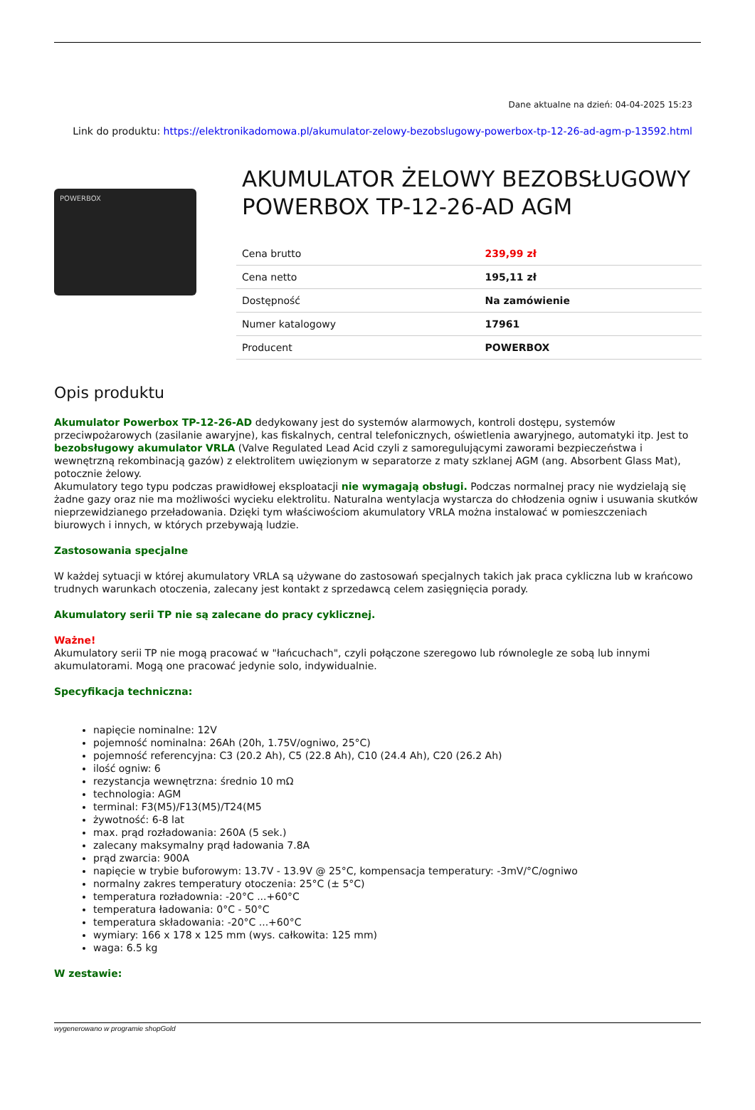Dane aktualne na dzień: 04-04-2025 15:23
Link do produktu: https://elektronikadomowa.pl/akumulator-zelowy-bezobslugowy-powerbox-tp-12-26-ad-agm-p-13592.html
POWERBOX
AKUMULATOR ŻELOWY BEZOBSŁUGOWY POWERBOX TP-12-26-AD AGM
| Cena brutto | 239,99 zł |
| Cena netto | 195,11 zł |
| Dostępność | Na zamówienie |
| Numer katalogowy | 17961 |
| Producent | POWERBOX |
Opis produktu
Akumulator Powerbox TP-12-26-AD dedykowany jest do systemów alarmowych, kontroli dostępu, systemów przeciwpożarowych (zasilanie awaryjne), kas fiskalnych, central telefonicznych, oświetlenia awaryjnego, automatyki itp. Jest to bezobsługowy akumulator VRLA (Valve Regulated Lead Acid czyli z samoregulującymi zaworami bezpieczeństwa i wewnętrzną rekombinacją gazów) z elektrolitem uwięzionym w separatorze z maty szklanej AGM (ang. Absorbent Glass Mat), potocznie żelowy.
Akumulatory tego typu podczas prawidłowej eksploatacji nie wymagają obsługi. Podczas normalnej pracy nie wydzielają się żadne gazy oraz nie ma możliwości wycieku elektrolitu. Naturalna wentylacja wystarcza do chłodzenia ogniw i usuwania skutków nieprzewidzianego przeładowania. Dzięki tym właściwościom akumulatory VRLA można instalować w pomieszczeniach biurowych i innych, w których przebywają ludzie.
Zastosowania specjalne
W każdej sytuacji w której akumulatory VRLA są używane do zastosowań specjalnych takich jak praca cykliczna lub w krańcowo trudnych warunkach otoczenia, zalecany jest kontakt z sprzedawcą celem zasięgnięcia porady.
Akumulatory serii TP nie są zalecane do pracy cyklicznej.
Ważne!
Akumulatory serii TP nie mogą pracować w "łańcuchach", czyli połączone szeregowo lub równolegle ze sobą lub innymi akumulatorami. Mogą one pracować jedynie solo, indywidualnie.
Specyfikacja techniczna:
napięcie nominalne: 12V
pojemność nominalna: 26Ah (20h, 1.75V/ogniwo, 25°C)
pojemność referencyjna: C3 (20.2 Ah), C5 (22.8 Ah), C10 (24.4 Ah), C20 (26.2 Ah)
ilość ogniw: 6
rezystancja wewnętrzna: średnio 10 mΩ
technologia: AGM
terminal: F3(M5)/F13(M5)/T24(M5
żywotność: 6-8 lat
max. prąd rozładowania: 260A (5 sek.)
zalecany maksymalny prąd ładowania 7.8A
prąd zwarcia: 900A
napięcie w trybie buforowym: 13.7V - 13.9V @ 25°C, kompensacja temperatury: -3mV/°C/ogniwo
normalny zakres temperatury otoczenia: 25°C (± 5°C)
temperatura rozładownia: -20°C ...+60°C
temperatura ładowania: 0°C - 50°C
temperatura składowania: -20°C ...+60°C
wymiary: 166 x 178 x 125 mm (wys. całkowita: 125 mm)
waga: 6.5 kg
W zestawie:
wygenerowano w programie shopGold